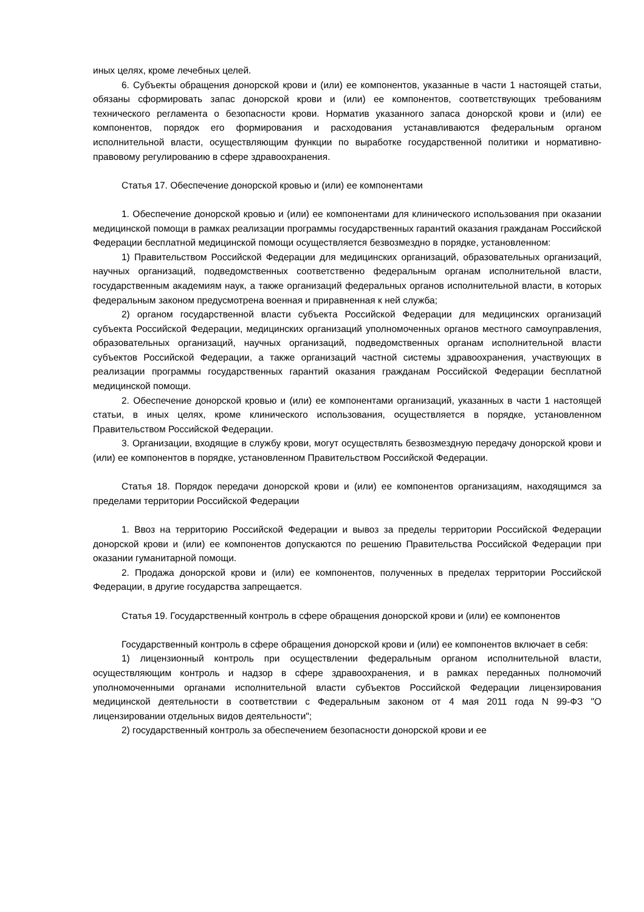иных целях, кроме лечебных целей.
6. Субъекты обращения донорской крови и (или) ее компонентов, указанные в части 1 настоящей статьи, обязаны сформировать запас донорской крови и (или) ее компонентов, соответствующих требованиям технического регламента о безопасности крови. Норматив указанного запаса донорской крови и (или) ее компонентов, порядок его формирования и расходования устанавливаются федеральным органом исполнительной власти, осуществляющим функции по выработке государственной политики и нормативно-правовому регулированию в сфере здравоохранения.
Статья 17. Обеспечение донорской кровью и (или) ее компонентами
1. Обеспечение донорской кровью и (или) ее компонентами для клинического использования при оказании медицинской помощи в рамках реализации программы государственных гарантий оказания гражданам Российской Федерации бесплатной медицинской помощи осуществляется безвозмездно в порядке, установленном:
1) Правительством Российской Федерации для медицинских организаций, образовательных организаций, научных организаций, подведомственных соответственно федеральным органам исполнительной власти, государственным академиям наук, а также организаций федеральных органов исполнительной власти, в которых федеральным законом предусмотрена военная и приравненная к ней служба;
2) органом государственной власти субъекта Российской Федерации для медицинских организаций субъекта Российской Федерации, медицинских организаций уполномоченных органов местного самоуправления, образовательных организаций, научных организаций, подведомственных органам исполнительной власти субъектов Российской Федерации, а также организаций частной системы здравоохранения, участвующих в реализации программы государственных гарантий оказания гражданам Российской Федерации бесплатной медицинской помощи.
2. Обеспечение донорской кровью и (или) ее компонентами организаций, указанных в части 1 настоящей статьи, в иных целях, кроме клинического использования, осуществляется в порядке, установленном Правительством Российской Федерации.
3. Организации, входящие в службу крови, могут осуществлять безвозмездную передачу донорской крови и (или) ее компонентов в порядке, установленном Правительством Российской Федерации.
Статья 18. Порядок передачи донорской крови и (или) ее компонентов организациям, находящимся за пределами территории Российской Федерации
1. Ввоз на территорию Российской Федерации и вывоз за пределы территории Российской Федерации донорской крови и (или) ее компонентов допускаются по решению Правительства Российской Федерации при оказании гуманитарной помощи.
2. Продажа донорской крови и (или) ее компонентов, полученных в пределах территории Российской Федерации, в другие государства запрещается.
Статья 19. Государственный контроль в сфере обращения донорской крови и (или) ее компонентов
Государственный контроль в сфере обращения донорской крови и (или) ее компонентов включает в себя:
1) лицензионный контроль при осуществлении федеральным органом исполнительной власти, осуществляющим контроль и надзор в сфере здравоохранения, и в рамках переданных полномочий уполномоченными органами исполнительной власти субъектов Российской Федерации лицензирования медицинской деятельности в соответствии с Федеральным законом от 4 мая 2011 года N 99-ФЗ "О лицензировании отдельных видов деятельности";
2) государственный контроль за обеспечением безопасности донорской крови и ее